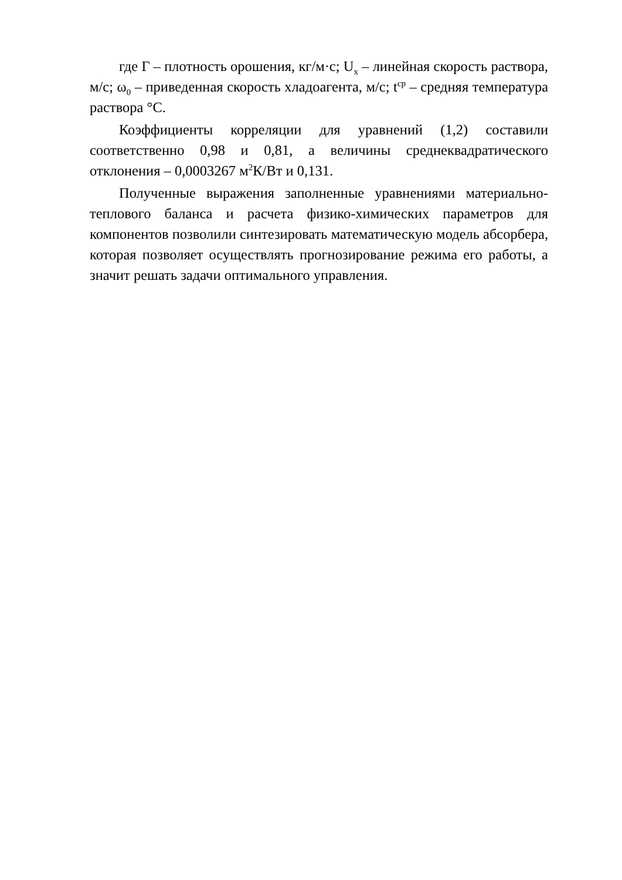где Г – плотность орошения, кг/м·с; U<sub>x</sub> – линейная скорость раствора, м/с; ω<sub>0</sub> – приведенная скорость хладоагента, м/с; t<sup>ср</sup> – средняя температура раствора °С.
Коэффициенты корреляции для уравнений (1,2) составили соответственно 0,98 и 0,81, а величины среднеквадратического отклонения – 0,0003267 м<sup>2</sup>К/Вт и 0,131.
Полученные выражения заполненные уравнениями материально-теплового баланса и расчета физико-химических параметров для компонентов позволили синтезировать математическую модель абсорбера, которая позволяет осуществлять прогнозирование режима его работы, а значит решать задачи оптимального управления.